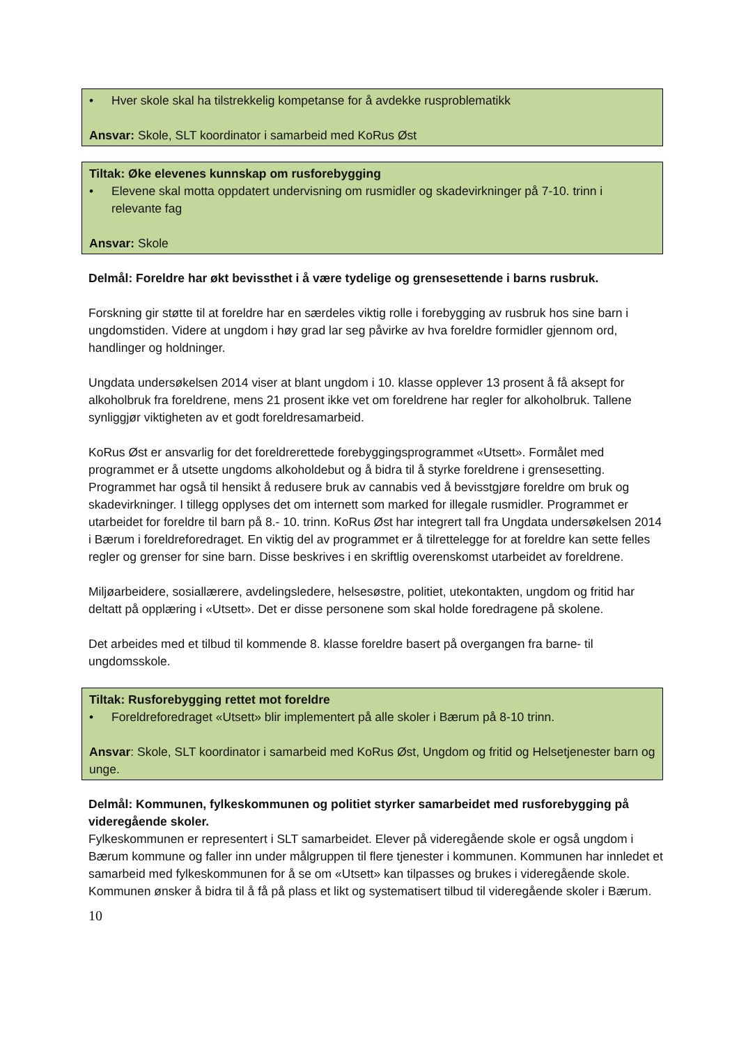• Hver skole skal ha tilstrekkelig kompetanse for å avdekke rusproblematikk
Ansvar: Skole, SLT koordinator i samarbeid med KoRus Øst
Tiltak: Øke elevenes kunnskap om rusforebygging
• Elevene skal motta oppdatert undervisning om rusmidler og skadevirkninger på 7-10. trinn i relevante fag
Ansvar: Skole
Delmål: Foreldre har økt bevissthet i å være tydelige og grensesettende i barns rusbruk.
Forskning gir støtte til at foreldre har en særdeles viktig rolle i forebygging av rusbruk hos sine barn i ungdomstiden. Videre at ungdom i høy grad lar seg påvirke av hva foreldre formidler gjennom ord, handlinger og holdninger.
Ungdata undersøkelsen 2014 viser at blant ungdom i 10. klasse opplever 13 prosent å få aksept for alkoholbruk fra foreldrene, mens 21 prosent ikke vet om foreldrene har regler for alkoholbruk. Tallene synliggjør viktigheten av et godt foreldresamarbeid.
KoRus Øst er ansvarlig for det foreldrerettede forebyggingsprogrammet «Utsett». Formålet med programmet er å utsette ungdoms alkoholdebut og å bidra til å styrke foreldrene i grensesetting. Programmet har også til hensikt å redusere bruk av cannabis ved å bevisstgjøre foreldre om bruk og skadevirkninger. I tillegg opplyses det om internett som marked for illegale rusmidler. Programmet er utarbeidet for foreldre til barn på 8.- 10. trinn. KoRus Øst har integrert tall fra Ungdata undersøkelsen 2014 i Bærum i foreldreforedraget. En viktig del av programmet er å tilrettelegge for at foreldre kan sette felles regler og grenser for sine barn. Disse beskrives i en skriftlig overenskomst utarbeidet av foreldrene.
Miljøarbeidere, sosiallærere, avdelingsledere, helsesøstre, politiet, utekontakten, ungdom og fritid har deltatt på opplæring i «Utsett». Det er disse personene som skal holde foredragene på skolene.
Det arbeides med et tilbud til kommende 8. klasse foreldre basert på overgangen fra barne- til ungdomsskole.
Tiltak: Rusforebygging rettet mot foreldre
• Foreldreforedraget «Utsett» blir implementert på alle skoler i Bærum på 8-10 trinn.
Ansvar: Skole, SLT koordinator i samarbeid med KoRus Øst, Ungdom og fritid og Helsetjenester barn og unge.
Delmål: Kommunen, fylkeskommunen og politiet styrker samarbeidet med rusforebygging på videregående skoler.
Fylkeskommunen er representert i SLT samarbeidet. Elever på videregående skole er også ungdom i Bærum kommune og faller inn under målgruppen til flere tjenester i kommunen. Kommunen har innledet et samarbeid med fylkeskommunen for å se om «Utsett» kan tilpasses og brukes i videregående skole. Kommunen ønsker å bidra til å få på plass et likt og systematisert tilbud til videregående skoler i Bærum.
10